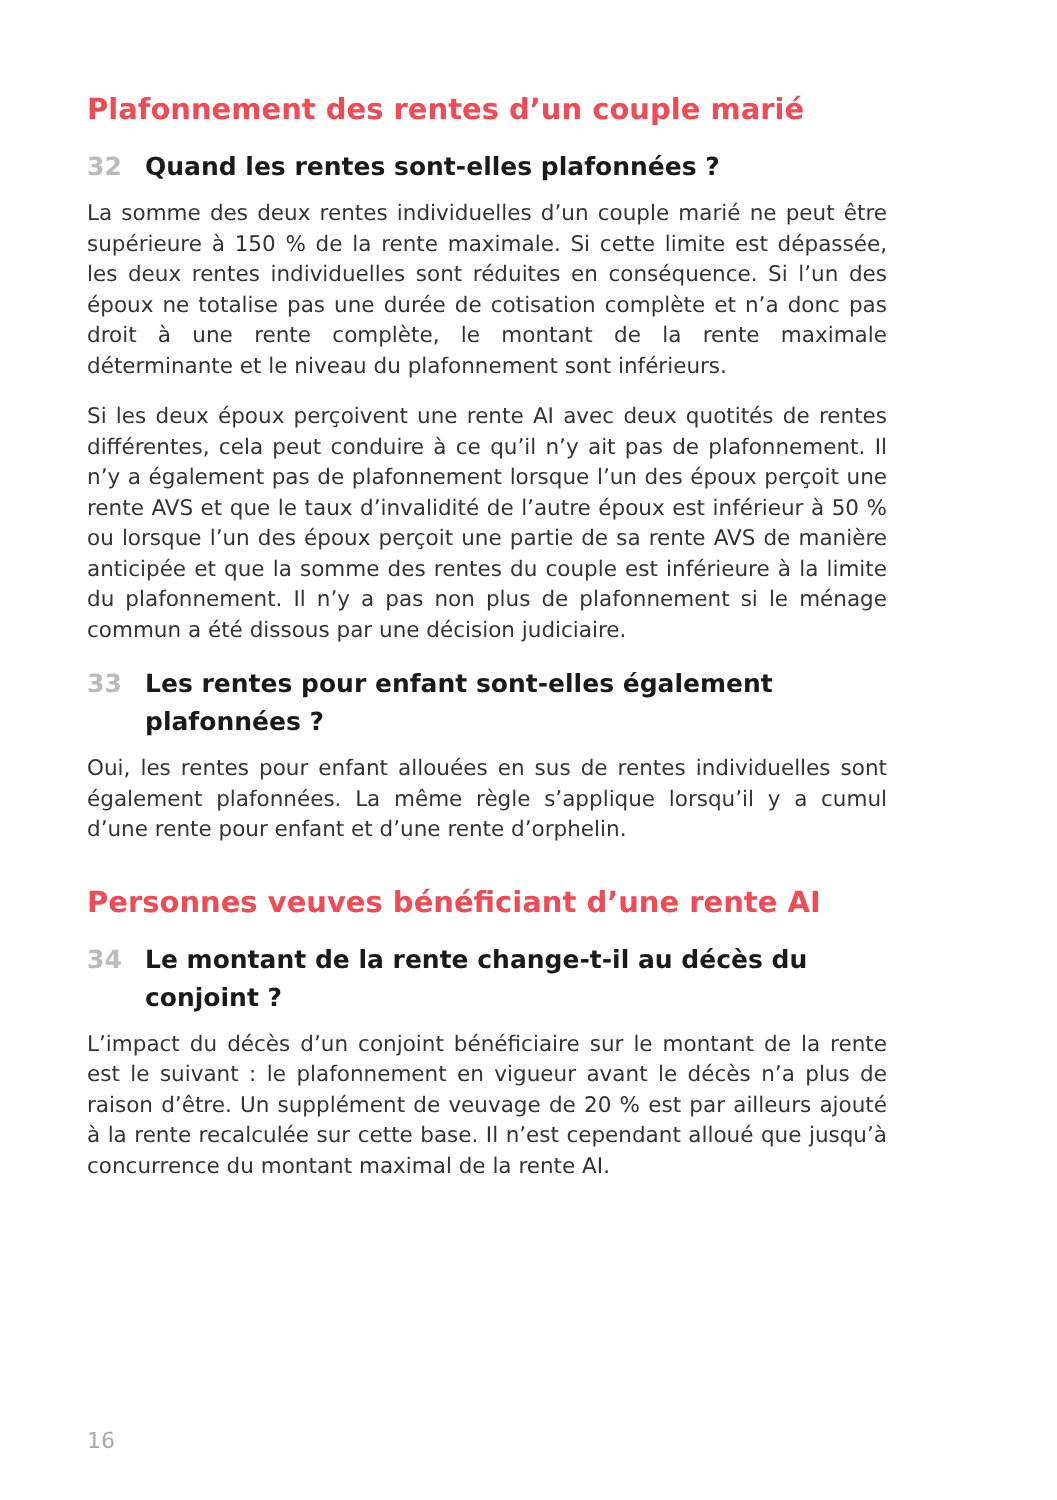Plafonnement des rentes d’un couple marié
32 Quand les rentes sont-elles plafonnées ?
La somme des deux rentes individuelles d’un couple marié ne peut être supérieure à 150 % de la rente maximale. Si cette limite est dépassée, les deux rentes individuelles sont réduites en conséquence. Si l’un des époux ne totalise pas une durée de cotisation complète et n’a donc pas droit à une rente complète, le montant de la rente maximale déterminante et le niveau du plafonnement sont inférieurs.
Si les deux époux perçoivent une rente AI avec deux quotités de rentes différentes, cela peut conduire à ce qu’il n’y ait pas de plafonnement. Il n’y a également pas de plafonnement lorsque l’un des époux perçoit une rente AVS et que le taux d’invalidité de l’autre époux est inférieur à 50 % ou lorsque l’un des époux perçoit une partie de sa rente AVS de manière anticipée et que la somme des rentes du couple est inférieure à la limite du plafonnement. Il n’y a pas non plus de plafonnement si le ménage commun a été dissous par une décision judiciaire.
33 Les rentes pour enfant sont-elles également plafonnées ?
Oui, les rentes pour enfant allouées en sus de rentes individuelles sont également plafonnées. La même règle s’applique lorsqu’il y a cumul d’une rente pour enfant et d’une rente d’orphelin.
Personnes veuves bénéficiant d’une rente AI
34 Le montant de la rente change-t-il au décès du
conjoint ?
L’impact du décès d’un conjoint bénéficiaire sur le montant de la rente est le suivant : le plafonnement en vigueur avant le décès n’a plus de raison d’être. Un supplément de veuvage de 20 % est par ailleurs ajouté à la rente recalculée sur cette base. Il n’est cependant alloué que jusqu’à concurrence du montant maximal de la rente AI.
16